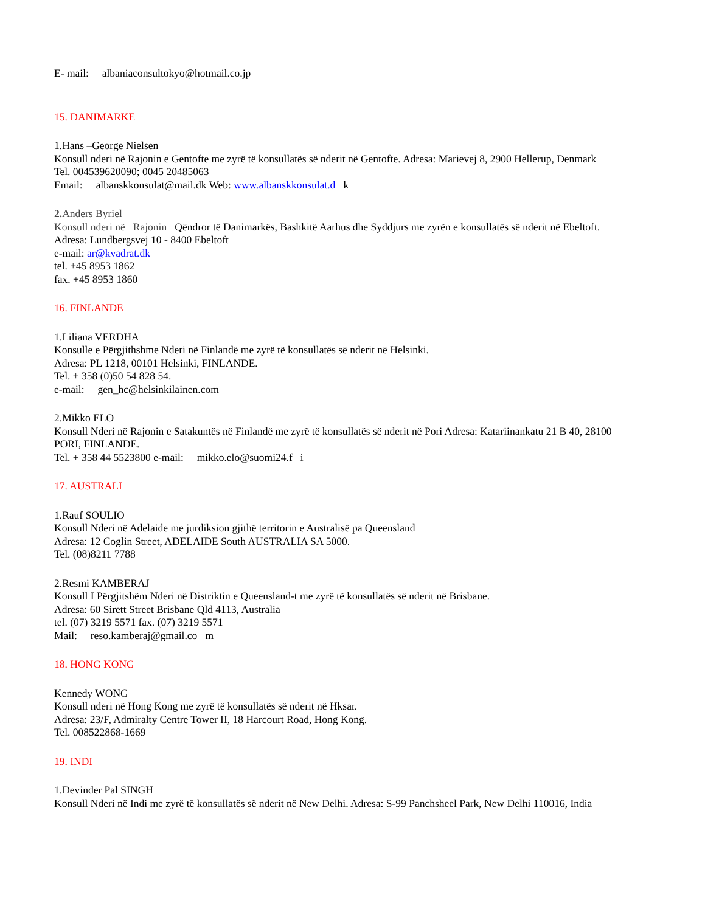E- mail: albaniaconsultokyo@hotmail.co.jp
15. DANIMARKE
1.Hans –George Nielsen
Konsull nderi në Rajonin e Gentofte me zyrë të konsullatës së nderit në Gentofte. Adresa: Marievej 8, 2900 Hellerup, Denmark
Tel. 004539620090; 0045 20485063
Email: albanskkonsulat@mail.dk Web: www.albanskkonsulat.d k
2. Anders Byriel
Konsull nderi në Rajonin Qëndror të Danimarkës, Bashkitë Aarhus dhe Syddjurs me zyrën e konsullatës së nderit në Ebeltoft. Adresa: Lundbergsvej 10 - 8400 Ebeltoft
e-mail: ar@kvadrat.dk
tel. +45 8953 1862
fax. +45 8953 1860
16. FINLANDE
1.Liliana VERDHA
Konsulle e Përgjithshme Nderi në Finlandë me zyrë të konsullatës së nderit në Helsinki.
Adresa: PL 1218, 00101 Helsinki, FINLANDE.
Tel. + 358 (0)50 54 828 54.
e-mail: gen_hc@helsinkilainen.com
2.Mikko ELO
Konsull Nderi në Rajonin e Satakuntës në Finlandë me zyrë të konsullatës së nderit në Pori Adresa: Katariinankatu 21 B 40, 28100 PORI, FINLANDE.
Tel. + 358 44 5523800 e-mail: mikko.elo@suomi24.f i
17. AUSTRALI
1.Rauf SOULIO
Konsull Nderi në Adelaide me jurdiksion gjithë territorin e Australisë pa Queensland
Adresa: 12 Coglin Street, ADELAIDE South AUSTRALIA SA 5000.
Tel. (08)8211 7788
2.Resmi KAMBERAJ
Konsull I Përgjitshëm Nderi në Distriktin e Queensland-t me zyrë të konsullatës së nderit në Brisbane.
Adresa: 60 Sirett Street Brisbane Qld 4113, Australia
tel. (07) 3219 5571 fax. (07) 3219 5571
Mail: reso.kamberaj@gmail.co m
18. HONG KONG
Kennedy WONG
Konsull nderi në Hong Kong me zyrë të konsullatës së nderit në Hksar.
Adresa: 23/F, Admiralty Centre Tower II, 18 Harcourt Road, Hong Kong.
Tel. 008522868-1669
19. INDI
1.Devinder Pal SINGH
Konsull Nderi në Indi me zyrë të konsullatës së nderit në New Delhi. Adresa: S-99 Panchsheel Park, New Delhi 110016, India